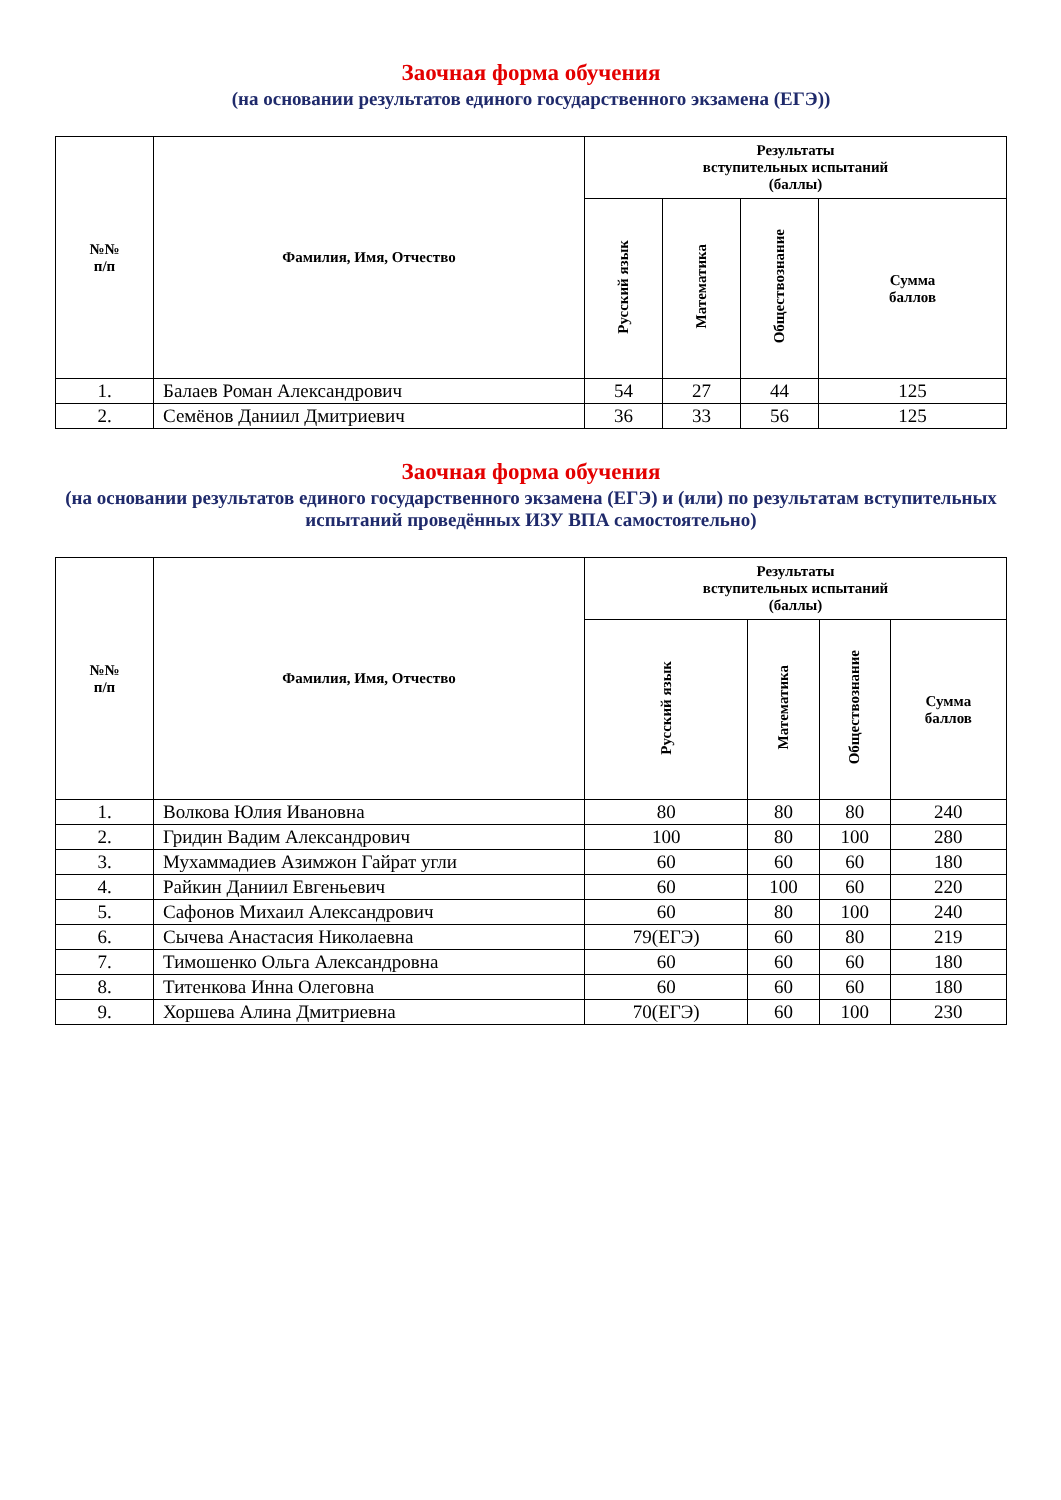Заочная форма обучения
(на основании результатов единого государственного экзамена (ЕГЭ))
| №№ п/п | Фамилия, Имя, Отчество | Результаты вступительных испытаний (баллы) | | | |
| --- | --- | --- | --- | --- | --- |
| | | Русский язык | Математика | Обществознание | Сумма баллов |
| 1. | Балаев Роман Александрович | 54 | 27 | 44 | 125 |
| 2. | Семёнов Даниил Дмитриевич | 36 | 33 | 56 | 125 |
Заочная форма обучения
(на основании результатов единого государственного экзамена (ЕГЭ) и (или) по результатам вступительных испытаний проведённых ИЗУ ВПА самостоятельно)
| №№ п/п | Фамилия, Имя, Отчество | Результаты вступительных испытаний (баллы) | | | |
| --- | --- | --- | --- | --- | --- |
| | | Русский язык | Математика | Обществознание | Сумма баллов |
| 1. | Волкова Юлия Ивановна | 80 | 80 | 80 | 240 |
| 2. | Гридин Вадим Александрович | 100 | 80 | 100 | 280 |
| 3. | Мухаммадиев Азимжон Гайрат угли | 60 | 60 | 60 | 180 |
| 4. | Райкин Даниил Евгеньевич | 60 | 100 | 60 | 220 |
| 5. | Сафонов Михаил Александрович | 60 | 80 | 100 | 240 |
| 6. | Сычева Анастасия Николаевна | 79(ЕГЭ) | 60 | 80 | 219 |
| 7. | Тимошенко Ольга Александровна | 60 | 60 | 60 | 180 |
| 8. | Титенкова Инна Олеговна | 60 | 60 | 60 | 180 |
| 9. | Хоршева Алина Дмитриевна | 70(ЕГЭ) | 60 | 100 | 230 |